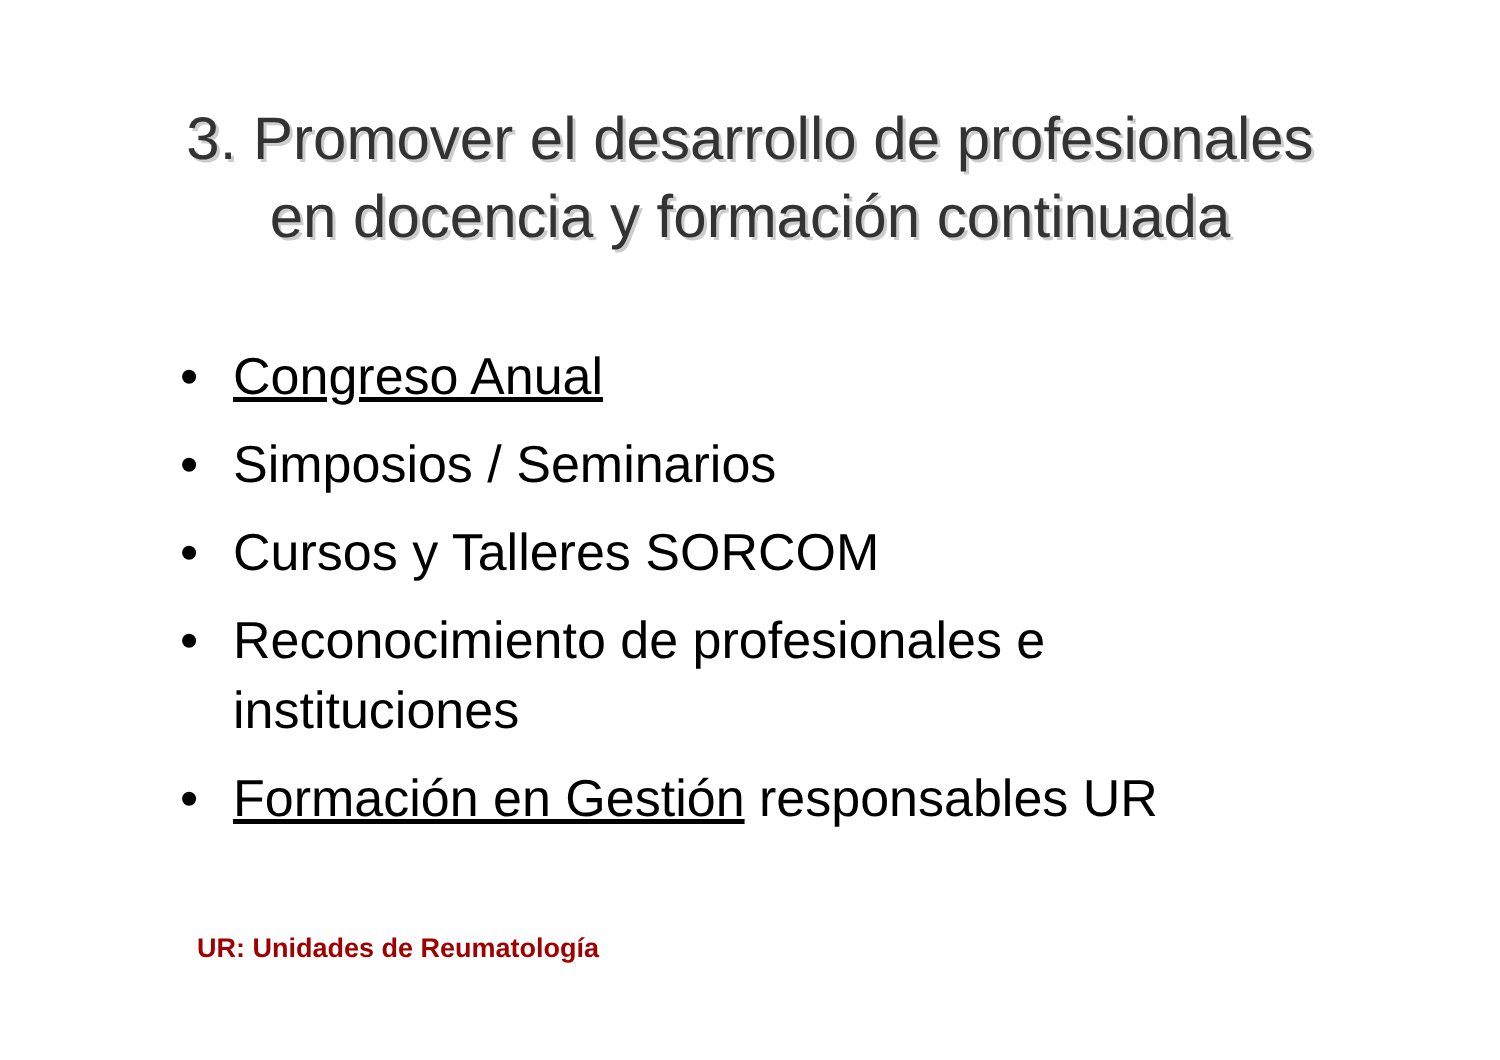3. Promover el desarrollo de profesionales
en docencia y formación continuada
• Congreso Anual
• Simposios / Seminarios
• Cursos y Talleres SORCOM
• Reconocimiento de profesionales e
instituciones
• Formación en Gestión responsables UR
UR: Unidades de Reumatología